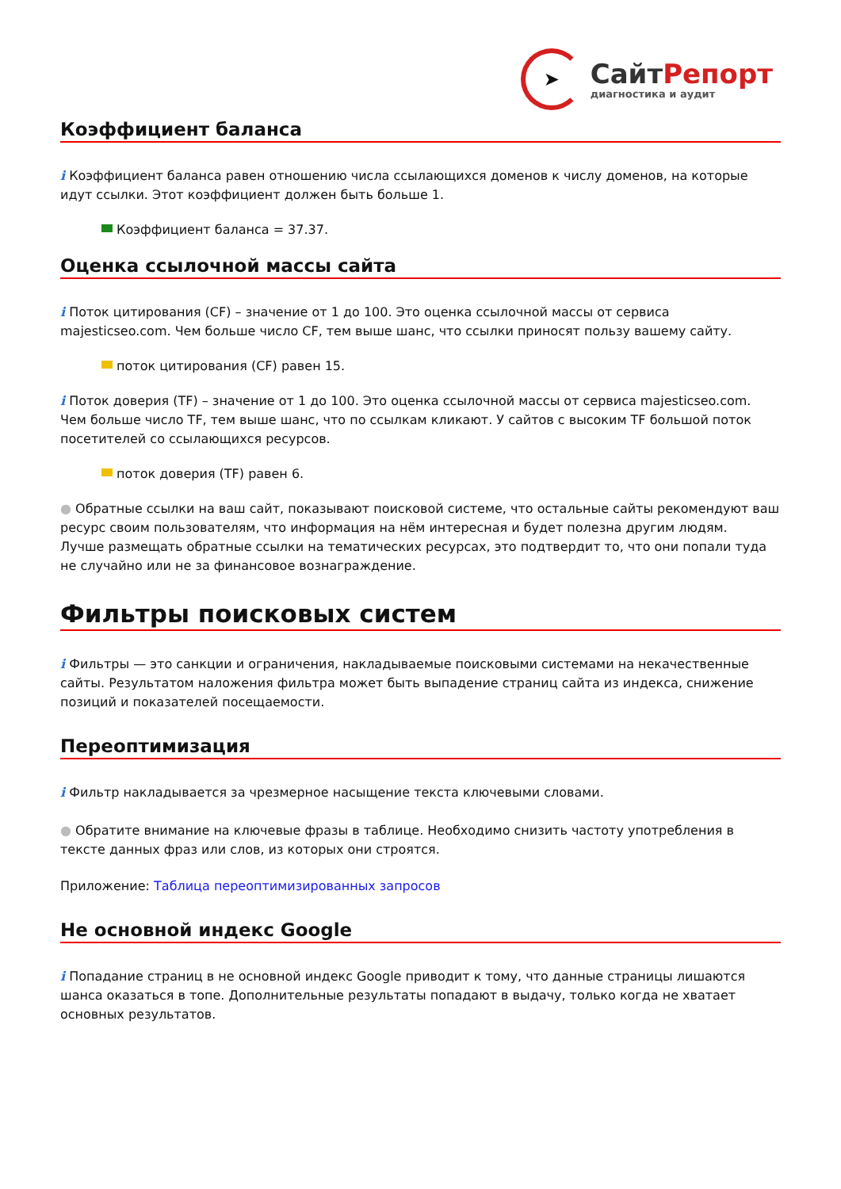➤
Сайт Репорт
диагностика и аудит
Коэффициент баланса
i Коэффициент баланса равен отношению числа ссылающихся доменов к числу доменов, на которые идут ссылки. Этот коэффициент должен быть больше 1.
Коэффициент баланса = 37.37.
Оценка ссылочной массы сайта
i Поток цитирования (CF) – значение от 1 до 100. Это оценка ссылочной массы от сервиса majesticseo.com. Чем больше число CF, тем выше шанс, что ссылки приносят пользу вашему сайту.
поток цитирования (CF) равен 15.
i Поток доверия (TF) – значение от 1 до 100. Это оценка ссылочной массы от сервиса majesticseo.com. Чем больше число TF, тем выше шанс, что по ссылкам кликают. У сайтов с высоким TF большой поток посетителей со ссылающихся ресурсов.
поток доверия (TF) равен 6.
● Обратные ссылки на ваш сайт, показывают поисковой системе, что остальные сайты рекомендуют ваш ресурс своим пользователям, что информация на нём интересная и будет полезна другим людям.
Лучше размещать обратные ссылки на тематических ресурсах, это подтвердит то, что они попали туда не случайно или не за финансовое вознаграждение.
Фильтры поисковых систем
i Фильтры — это санкции и ограничения, накладываемые поисковыми системами на некачественные сайты. Результатом наложения фильтра может быть выпадение страниц сайта из индекса, снижение позиций и показателей посещаемости.
Переоптимизация
i Фильтр накладывается за чрезмерное насыщение текста ключевыми словами.
● Обратите внимание на ключевые фразы в таблице. Необходимо снизить частоту употребления в тексте данных фраз или слов, из которых они строятся.
Приложение: Таблица переоптимизированных запросов
Не основной индекс Google
i Попадание страниц в не основной индекс Google приводит к тому, что данные страницы лишаются шанса оказаться в топе. Дополнительные результаты попадают в выдачу, только когда не хватает основных результатов.